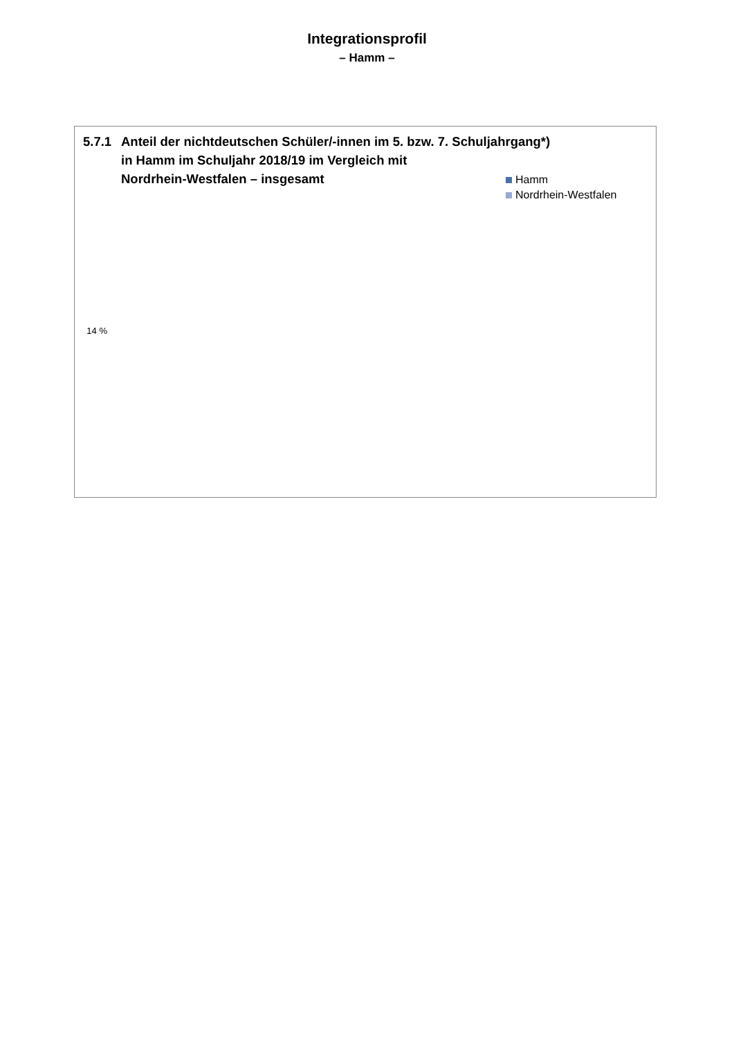Integrationsprofil
– Hamm –
5.7.1 Anteil der nichtdeutschen Schüler/-innen im 5. bzw. 7. Schuljahrgang*)
in Hamm im Schuljahr 2018/19 im Vergleich mit
Nordrhein-Westfalen – insgesamt
Hamm
Nordrhein-Westfalen
14 %